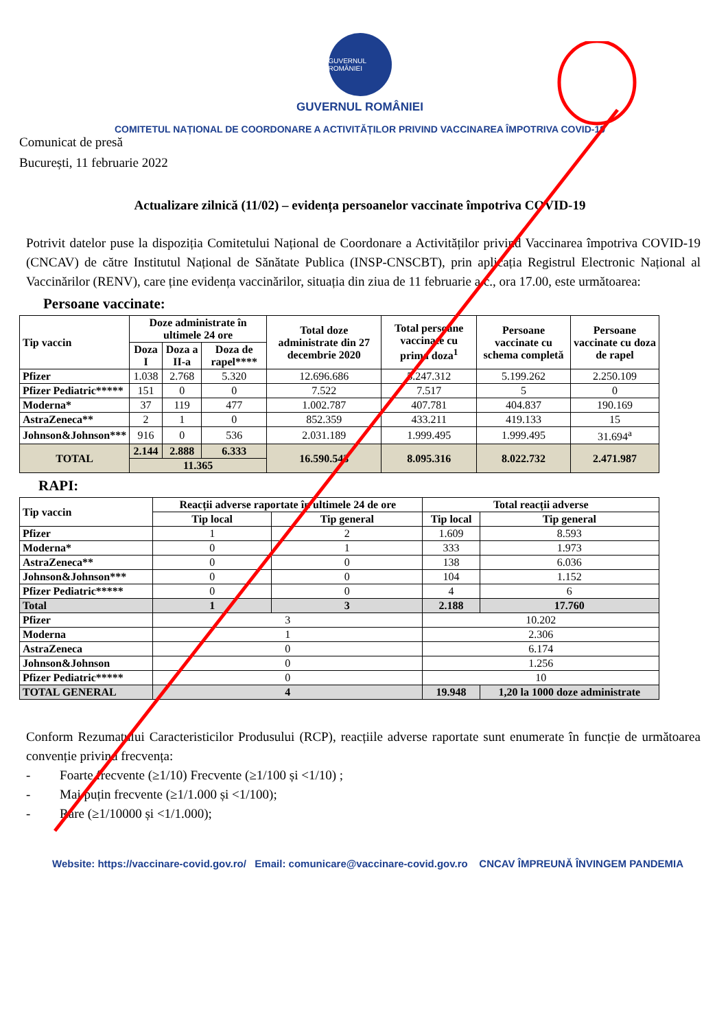GUVERNUL ROMÂNIEI
GUVERNUL ROMÂNIEI
COMITETUL NAȚIONAL DE COORDONARE A ACTIVITĂȚILOR PRIVIND VACCINAREA ÎMPOTRIVA COVID-19
Comunicat de presă
București, 11 februarie 2022
Actualizare zilnică (11/02) – evidența persoanelor vaccinate împotriva COVID-19
Potrivit datelor puse la dispoziția Comitetului Național de Coordonare a Activităților privind Vaccinarea împotriva COVID-19 (CNCAV) de către Institutul Național de Sănătate Publica (INSP-CNSCBT), prin aplicația Registrul Electronic Național al Vaccinărilor (RENV), care ține evidența vaccinărilor, situația din ziua de 11 februarie a.c., ora 17.00, este următoarea:
Persoane vaccinate:
| Tip vaccin | Doze administrate în ultimele 24 ore | | | Total doze administrate din 27 decembrie 2020 | Total persoane vaccinate cu prima doza<sup>1</sup> | Persoane vaccinate cu schema completă | Persoane vaccinate cu doza de rapel |
| --- | --- | --- | --- | --- | --- | --- | --- |
| | Doza I | Doza a II-a | Doza de rapel**** | | | | |
| Pfizer | 1.038 | 2.768 | 5.320 | 12.696.686 | 5.247.312 | 5.199.262 | 2.250.109 |
| Pfizer Pediatric***** | 151 | 0 | 0 | 7.522 | 7.517 | 5 | 0 |
| Moderna* | 37 | 119 | 477 | 1.002.787 | 407.781 | 404.837 | 190.169 |
| AstraZeneca** | 2 | 1 | 0 | 852.359 | 433.211 | 419.133 | 15 |
| Johnson&Johnson*** | 916 | 0 | 536 | 2.031.189 | 1.999.495 | 1.999.495 | 31.694<sup>a</sup> |
| TOTAL | 2.144 | 2.888 | 6.333 | 16.590.543 | 8.095.316 | 8.022.732 | 2.471.987 |
| | 11.365 | | | | | | |
RAPI:
| Tip vaccin | Reacții adverse raportate în ultimele 24 de ore | | Total reacții adverse | |
| --- | --- | --- | --- | --- |
| | Tip local | Tip general | Tip local | Tip general |
| Pfizer | 1 | 2 | 1.609 | 8.593 |
| Moderna* | 0 | 1 | 333 | 1.973 |
| AstraZeneca** | 0 | 0 | 138 | 6.036 |
| Johnson&Johnson*** | 0 | 0 | 104 | 1.152 |
| Pfizer Pediatric***** | 0 | 0 | 4 | 6 |
| Total | 1 | 3 | 2.188 | 17.760 |
| Pfizer | 3 | | 10.202 | |
| Moderna | 1 | | 2.306 | |
| AstraZeneca | 0 | | 6.174 | |
| Johnson&Johnson | 0 | | 1.256 | |
| Pfizer Pediatric***** | 0 | | 10 | |
| TOTAL GENERAL | 4 | | 19.948 | 1,20 la 1000 doze administrate |
Conform Rezumatului Caracteristicilor Produsului (RCP), reacțiile adverse raportate sunt enumerate în funcție de următoarea convenție privind frecvența:
- Foarte frecvente (≥1/10) Frecvente (≥1/100 și <1/10) ;
- Mai puțin frecvente (≥1/1.000 și <1/100);
- Rare (≥1/10000 și <1/1.000);
Website: https://vaccinare-covid.gov.ro/ Email: comunicare@vaccinare-covid.gov.ro CNCAV ÎMPREUNĂ ÎNVINGEM PANDEMIA